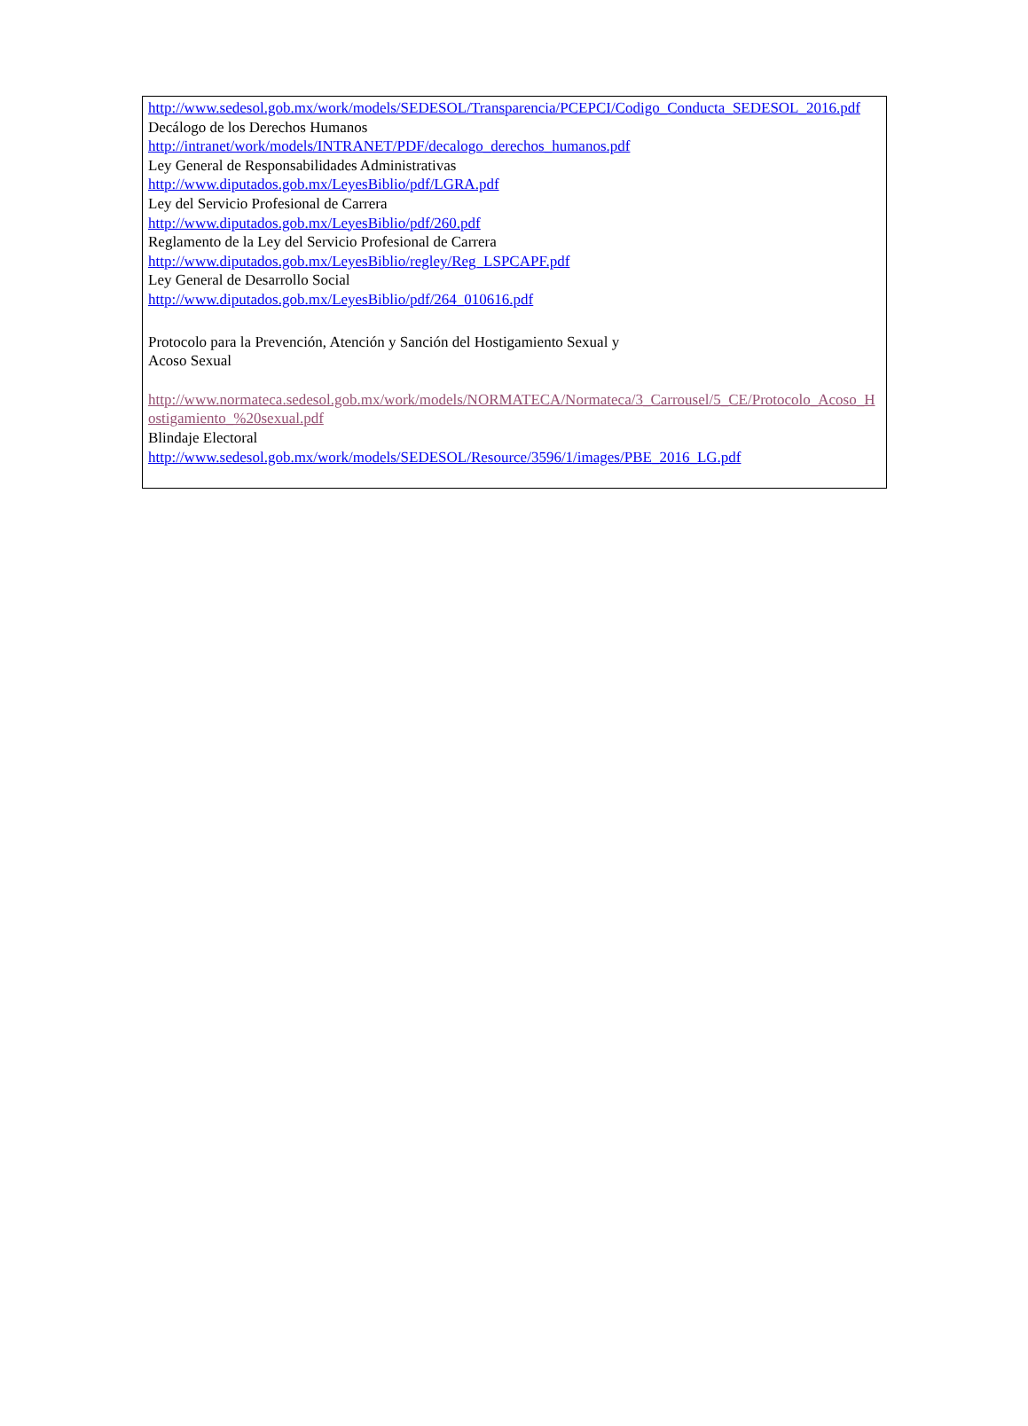http://www.sedesol.gob.mx/work/models/SEDESOL/Transparencia/PCEPCI/Codigo_Conducta_SEDESOL_2016.pdf
Decálogo de los Derechos Humanos
http://intranet/work/models/INTRANET/PDF/decalogo_derechos_humanos.pdf
Ley General de Responsabilidades Administrativas
http://www.diputados.gob.mx/LeyesBiblio/pdf/LGRA.pdf
Ley del Servicio Profesional de Carrera
http://www.diputados.gob.mx/LeyesBiblio/pdf/260.pdf
Reglamento de la Ley del Servicio Profesional de Carrera
http://www.diputados.gob.mx/LeyesBiblio/regley/Reg_LSPCAPF.pdf
Ley General de Desarrollo Social
http://www.diputados.gob.mx/LeyesBiblio/pdf/264_010616.pdf
Protocolo para la Prevención, Atención y Sanción del Hostigamiento Sexual y
Acoso Sexual
http://www.normateca.sedesol.gob.mx/work/models/NORMATECA/Normateca/3_Carrousel/5_CE/Protocolo_Acoso_Hostigamiento_%20sexual.pdf
Blindaje Electoral
http://www.sedesol.gob.mx/work/models/SEDESOL/Resource/3596/1/images/PBE_2016_LG.pdf